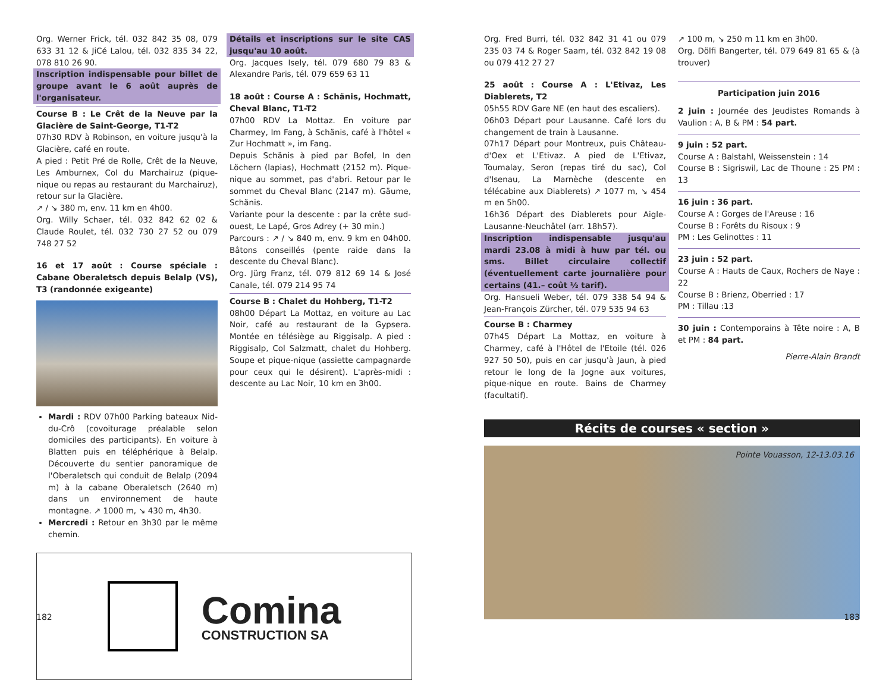Org. Werner Frick, tél. 032 842 35 08, 079 633 31 12 & JiCé Lalou, tél. 032 835 34 22, 078 810 26 90.
Inscription indispensable pour billet de groupe avant le 6 août auprès de l'organisateur.
Course B : Le Crêt de la Neuve par la Glacière de Saint-George, T1-T2
07h30 RDV à Robinson, en voiture jusqu'à la Glacière, café en route.
A pied : Petit Pré de Rolle, Crêt de la Neuve, Les Amburnex, Col du Marchairuz (pique-nique ou repas au restaurant du Marchairuz), retour sur la Glacière.
↗ / ↘ 380 m, env. 11 km en 4h00.
Org. Willy Schaer, tél. 032 842 62 02 & Claude Roulet, tél. 032 730 27 52 ou 079 748 27 52
16 et 17 août : Course spéciale : Cabane Oberaletsch depuis Belalp (VS), T3 (randonnée exigeante)
Mardi : RDV 07h00 Parking bateaux Nid-du-Crô (covoiturage préalable selon domiciles des participants). En voiture à Blatten puis en téléphérique à Belalp. Découverte du sentier panoramique de l'Oberaletsch qui conduit de Belalp (2094 m) à la cabane Oberaletsch (2640 m) dans un environnement de haute montagne. ↗ 1000 m, ↘ 430 m, 4h30.
Mercredi : Retour en 3h30 par le même chemin.
Détails et inscriptions sur le site CAS jusqu'au 10 août.
Org. Jacques Isely, tél. 079 680 79 83 & Alexandre Paris, tél. 079 659 63 11
18 août : Course A : Schänis, Hochmatt, Cheval Blanc, T1-T2
07h00 RDV La Mottaz. En voiture par Charmey, Im Fang, à Schänis, café à l'hôtel « Zur Hochmatt », im Fang.
Depuis Schänis à pied par Bofel, In den Löchern (lapias), Hochmatt (2152 m). Pique-nique au sommet, pas d'abri. Retour par le sommet du Cheval Blanc (2147 m). Gäume, Schänis.
Variante pour la descente : par la crête sud-ouest, Le Lapé, Gros Adrey (+ 30 min.)
Parcours : ↗ / ↘ 840 m, env. 9 km en 04h00. Bâtons conseillés (pente raide dans la descente du Cheval Blanc).
Org. Jürg Franz, tél. 079 812 69 14 & José Canale, tél. 079 214 95 74
Course B : Chalet du Hohberg, T1-T2
08h00 Départ La Mottaz, en voiture au Lac Noir, café au restaurant de la Gypsera. Montée en télésiège au Riggisalp. A pied : Riggisalp, Col Salzmatt, chalet du Hohberg. Soupe et pique-nique (assiette campagnarde pour ceux qui le désirent). L'après-midi : descente au Lac Noir, 10 km en 3h00.
Comina
CONSTRUCTION SA
182
Org. Fred Burri, tél. 032 842 31 41 ou 079 235 03 74 & Roger Saam, tél. 032 842 19 08 ou 079 412 27 27
25 août : Course A : L'Etivaz, Les Diablerets, T2
05h55 RDV Gare NE (en haut des escaliers).
06h03 Départ pour Lausanne. Café lors du changement de train à Lausanne.
07h17 Départ pour Montreux, puis Château-d'Oex et L'Etivaz. A pied de L'Etivaz, Toumalay, Seron (repas tiré du sac), Col d'Isenau, La Marnèche (descente en télécabine aux Diablerets) ↗ 1077 m, ↘ 454 m en 5h00.
16h36 Départ des Diablerets pour Aigle-Lausanne-Neuchâtel (arr. 18h57).
Inscription indispensable jusqu'au mardi 23.08 à midi à huw par tél. ou sms. Billet circulaire collectif (éventuellement carte journalière pour certains (41.– coût ½ tarif).
Org. Hansueli Weber, tél. 079 338 54 94 & Jean-François Zürcher, tél. 079 535 94 63
Course B : Charmey
07h45 Départ La Mottaz, en voiture à Charmey, café à l'Hôtel de l'Etoile (tél. 026 927 50 50), puis en car jusqu'à Jaun, à pied retour le long de la Jogne aux voitures, pique-nique en route. Bains de Charmey (facultatif).
↗ 100 m, ↘ 250 m 11 km en 3h00.
Org. Dölfi Bangerter, tél. 079 649 81 65 & (à trouver)
Participation juin 2016
2 juin : Journée des Jeudistes Romands à Vaulion : A, B & PM : 54 part.
9 juin : 52 part.
Course A : Balstahl, Weissenstein : 14
Course B : Sigriswil, Lac de Thoune : 25 PM : 13
16 juin : 36 part.
Course A : Gorges de l'Areuse : 16
Course B : Forêts du Risoux : 9
PM : Les Gelinottes : 11
23 juin : 52 part.
Course A : Hauts de Caux, Rochers de Naye : 22
Course B : Brienz, Oberried : 17
PM : Tillau :13
30 juin : Contemporains à Tête noire : A, B et PM : 84 part.
Pierre-Alain Brandt
Récits de courses « section »
Pointe Vouasson, 12-13.03.16
183